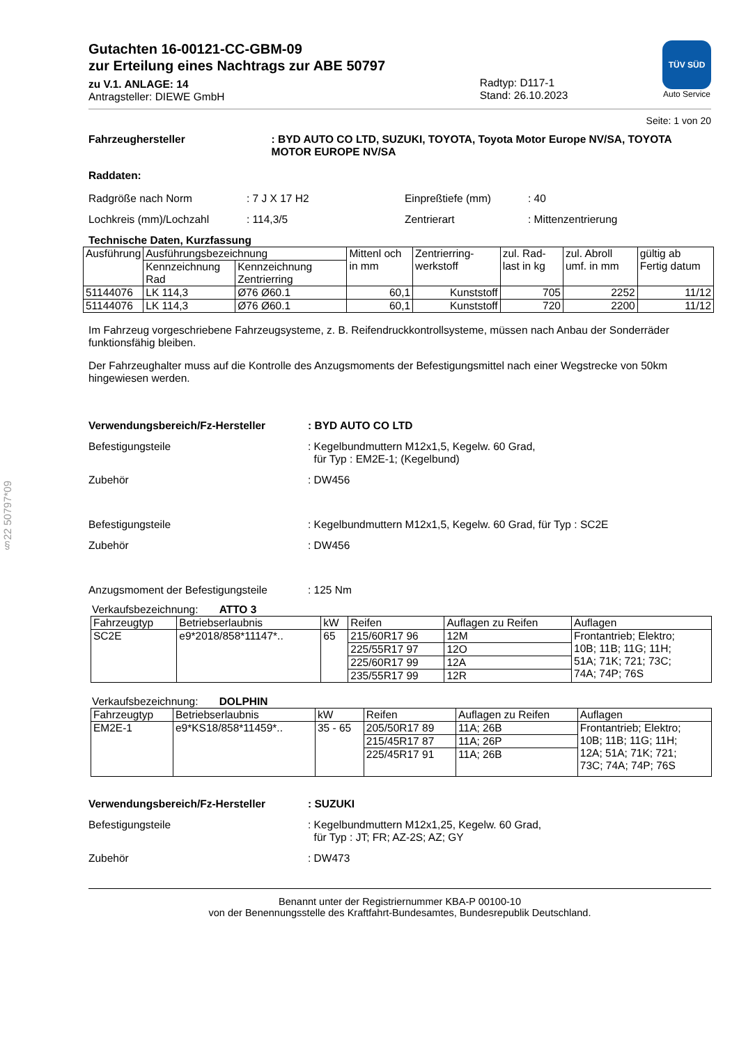§22 50797*09
Gutachten 16-00121-CC-GBM-09
zur Erteilung eines Nachtrags zur ABE 50797
zu V.1. ANLAGE: 14
Antragsteller: DIEWE GmbH
Radtyp: D117-1
Stand: 26.10.2023
TÜV SÜD
Auto Service
Seite: 1 von 20
Fahrzeughersteller: BYD AUTO CO LTD, SUZUKI, TOYOTA, Toyota Motor Europe NV/SA, TOYOTA MOTOR EUROPE NV/SA
Raddaten:
Radgröße nach Norm: 7 J X 17 H2 Einpreßtiefe (mm): 40
Lochkreis (mm)/Lochzahl: 114,3/5 Zentrierart: Mittenzentrierung
Technische Daten, Kurzfassung
| Ausführung | Ausführungsbezeichnung | | Mittenl och in mm | Zentrierring-werkstoff | zul. Rad-last in kg | zul. Abroll umf. in mm | gültig ab Fertig datum |
| | Kennzeichnung Rad | Kennzeichnung Zentrierring | | | | | |
| 51144076 | LK 114,3 | Ø76 Ø60.1 | 60,1 | Kunststoff | 705 | 2252 | 11/12 |
| 51144076 | LK 114,3 | Ø76 Ø60.1 | 60,1 | Kunststoff | 720 | 2200 | 11/12 |
Im Fahrzeug vorgeschriebene Fahrzeugsysteme, z. B. Reifendruckkontrollsysteme, müssen nach Anbau der Sonderräder funktionsfähig bleiben.
Der Fahrzeughalter muss auf die Kontrolle des Anzugsmoments der Befestigungsmittel nach einer Wegstrecke von 50km hingewiesen werden.
Verwendungsbereich/Fz-Hersteller: BYD AUTO CO LTD
Befestigungsteile: Kegelbundmuttern M12x1,5, Kegelw. 60 Grad,
für Typ : EM2E-1; (Kegelbund)
Zubehör: DW456
Befestigungsteile: Kegelbundmuttern M12x1,5, Kegelw. 60 Grad, für Typ : SC2E
Zubehör: DW456
Anzugsmoment der Befestigungsteile: 125 Nm
Verkaufsbezeichnung: ATTO 3
| Fahrzeugtyp | Betriebserlaubnis | kW | Reifen | Auflagen zu Reifen | Auflagen |
| SC2E | e9*2018/858*11147*.. | 65 | 215/60R17 96 | 12M | Frontantrieb; Elektro; 10B; 11B; 11G; 11H; 51A; 71K; 721; 73C; 74A; 74P; 76S |
| | | | 225/55R17 97 | 12O | |
| | | | 225/60R17 99 | 12A | |
| | | | 235/55R17 99 | 12R | |
Verkaufsbezeichnung: DOLPHIN
| Fahrzeugtyp | Betriebserlaubnis | kW | Reifen | Auflagen zu Reifen | Auflagen |
| EM2E-1 | e9*KS18/858*11459*.. | 35 - 65 | 205/50R17 89 | 11A; 26B | Frontantrieb; Elektro; 10B; 11B; 11G; 11H; 12A; 51A; 71K; 721; 73C; 74A; 74P; 76S |
| | | | 215/45R17 87 | 11A; 26P | |
| | | | 225/45R17 91 | 11A; 26B | |
Verwendungsbereich/Fz-Hersteller: SUZUKI
Befestigungsteile: Kegelbundmuttern M12x1,25, Kegelw. 60 Grad,
für Typ : JT; FR; AZ-2S; AZ; GY
Zubehör: DW473
Benannt unter der Registriernummer KBA-P 00100-10
von der Benennungsstelle des Kraftfahrt-Bundesamtes, Bundesrepublik Deutschland.